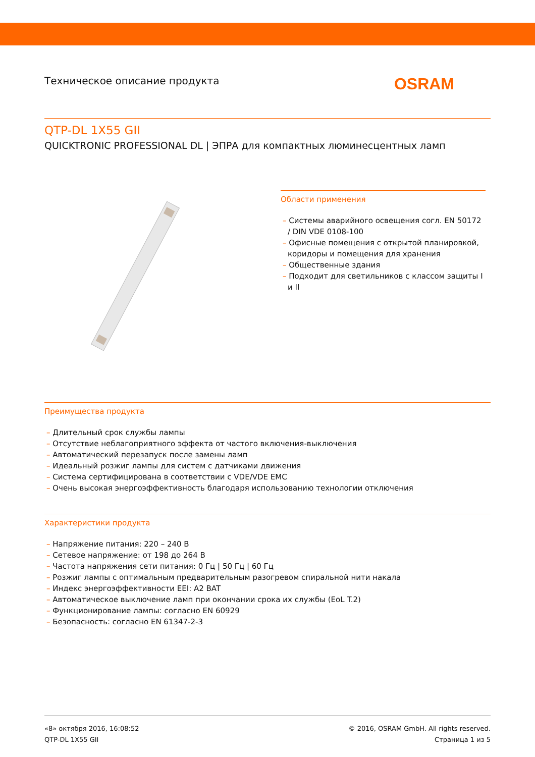Техническое описание продукта
OSRAM
QTP-DL 1X55 GII
QUICKTRONIC PROFESSIONAL DL | ЭПРА для компактных люминесцентных ламп
Области применения
– Системы аварийного освещения согл. EN 50172 / DIN VDE 0108-100
– Офисные помещения с открытой планировкой, коридоры и помещения для хранения
– Общественные здания
– Подходит для светильников с классом защиты I и II
Преимущества продукта
– Длительный срок службы лампы
– Отсутствие неблагоприятного эффекта от частого включения-выключения
– Автоматический перезапуск после замены ламп
– Идеальный розжиг лампы для систем с датчиками движения
– Система сертифицирована в соответствии с VDE/VDE EMC
– Очень высокая энергоэффективность благодаря использованию технологии отключения
Характеристики продукта
– Напряжение питания: 220 – 240 В
– Сетевое напряжение: от 198 до 264 В
– Частота напряжения сети питания: 0 Гц | 50 Гц | 60 Гц
– Розжиг лампы с оптимальным предварительным разогревом спиральной нити накала
– Индекс энергоэффективности EEI: A2 BAT
– Автоматическое выключение ламп при окончании срока их службы (EoL T.2)
– Функционирование лампы: согласно EN 60929
– Безопасность: согласно EN 61347-2-3
«8» октября 2016, 16:08:52
QTP-DL 1X55 GII
© 2016, OSRAM GmbH. All rights reserved.
Страница 1 из 5